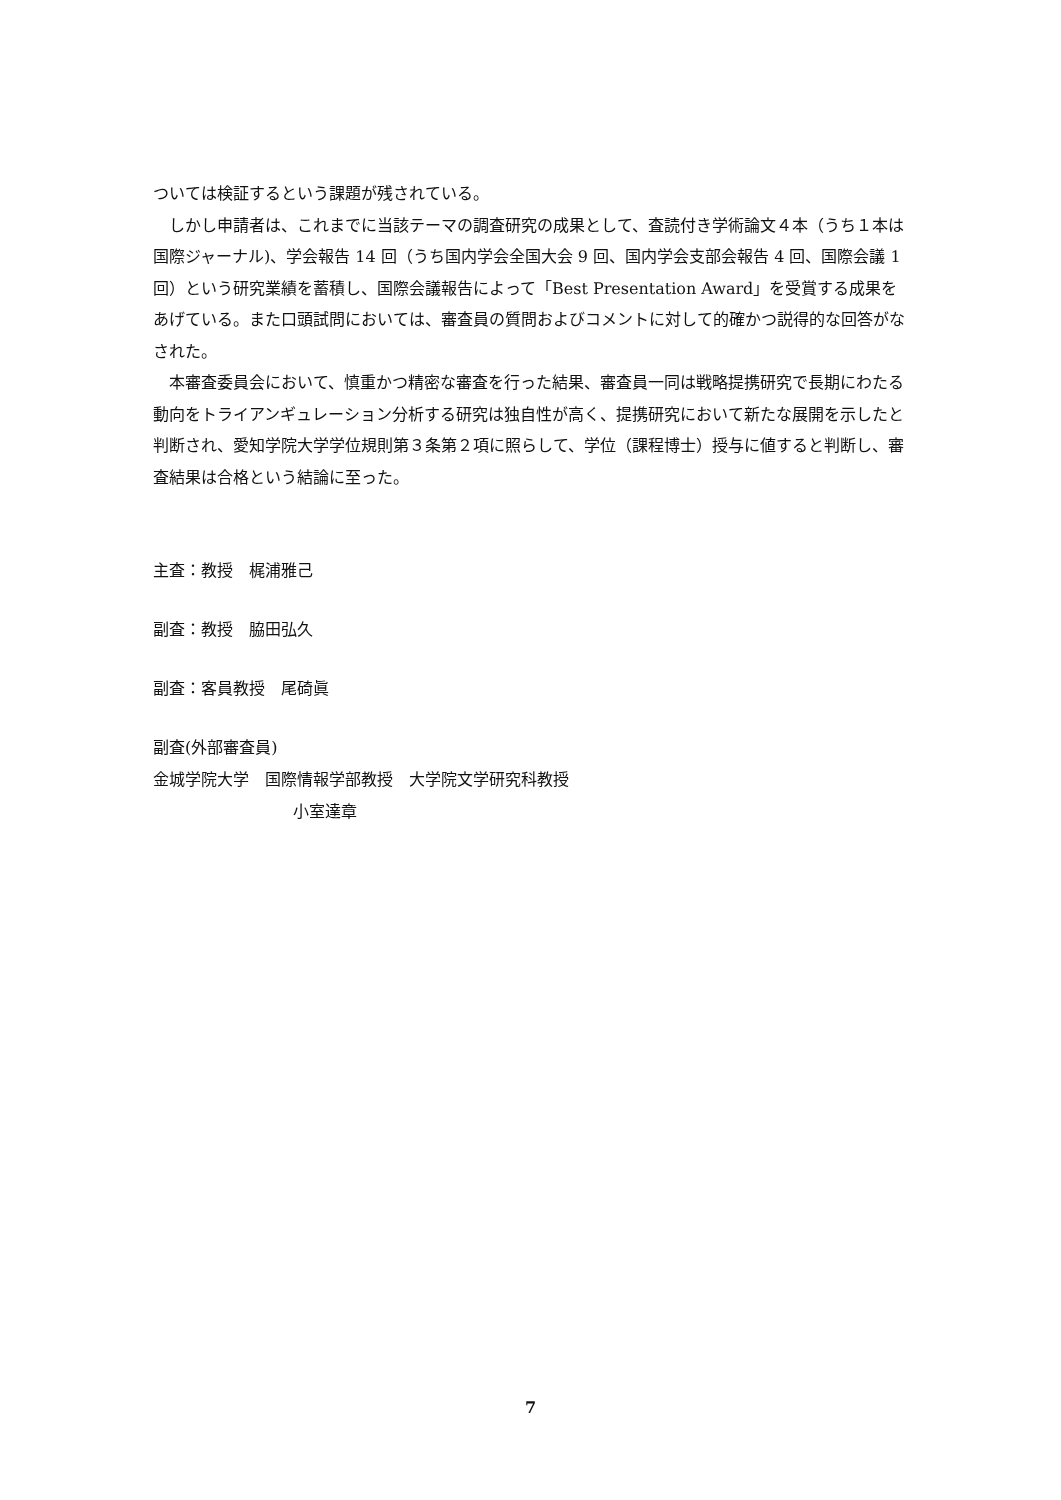ついては検証するという課題が残されている。
しかし申請者は、これまでに当該テーマの調査研究の成果として、査読付き学術論文４本（うち１本は国際ジャーナル)、学会報告 14 回（うち国内学会全国大会 9 回、国内学会支部会報告 4 回、国際会議 1 回）という研究業績を蓄積し、国際会議報告によって「Best Presentation Award」を受賞する成果をあげている。また口頭試問においては、審査員の質問およびコメントに対して的確かつ説得的な回答がなされた。
本審査委員会において、慎重かつ精密な審査を行った結果、審査員一同は戦略提携研究で長期にわたる動向をトライアンギュレーション分析する研究は独自性が高く、提携研究において新たな展開を示したと判断され、愛知学院大学学位規則第３条第２項に照らして、学位（課程博士）授与に値すると判断し、審査結果は合格という結論に至った。
主査：教授　梶浦雅己
副査：教授　脇田弘久
副査：客員教授　尾碕眞
副査(外部審査員)
金城学院大学　国際情報学部教授　大学院文学研究科教授
小室達章
7